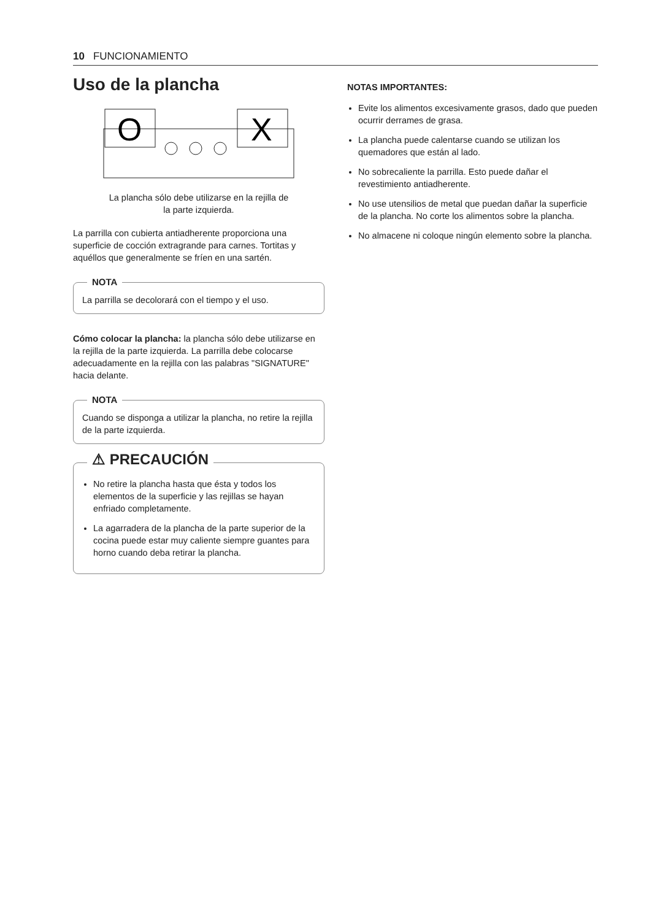10 FUNCIONAMIENTO
Uso de la plancha
O
X
La plancha sólo debe utilizarse en la rejilla de
la parte izquierda.
La parrilla con cubierta antiadherente proporciona una superficie de cocción extragrande para carnes. Tortitas y aquéllos que generalmente se fríen en una sartén.
NOTA
La parrilla se decolorará con el tiempo y el uso.
Cómo colocar la plancha: la plancha sólo debe utilizarse en la rejilla de la parte izquierda. La parrilla debe colocarse adecuadamente en la rejilla con las palabras "SIGNATURE" hacia delante.
NOTA
Cuando se disponga a utilizar la plancha, no retire la rejilla de la parte izquierda.
⚠ PRECAUCIÓN
No retire la plancha hasta que ésta y todos los elementos de la superficie y las rejillas se hayan enfriado completamente.
La agarradera de la plancha de la parte superior de la cocina puede estar muy caliente siempre guantes para horno cuando deba retirar la plancha.
NOTAS IMPORTANTES:
Evite los alimentos excesivamente grasos, dado que pueden ocurrir derrames de grasa.
La plancha puede calentarse cuando se utilizan los quemadores que están al lado.
No sobrecaliente la parrilla. Esto puede dañar el revestimiento antiadherente.
No use utensilios de metal que puedan dañar la superficie de la plancha. No corte los alimentos sobre la plancha.
No almacene ni coloque ningún elemento sobre la plancha.